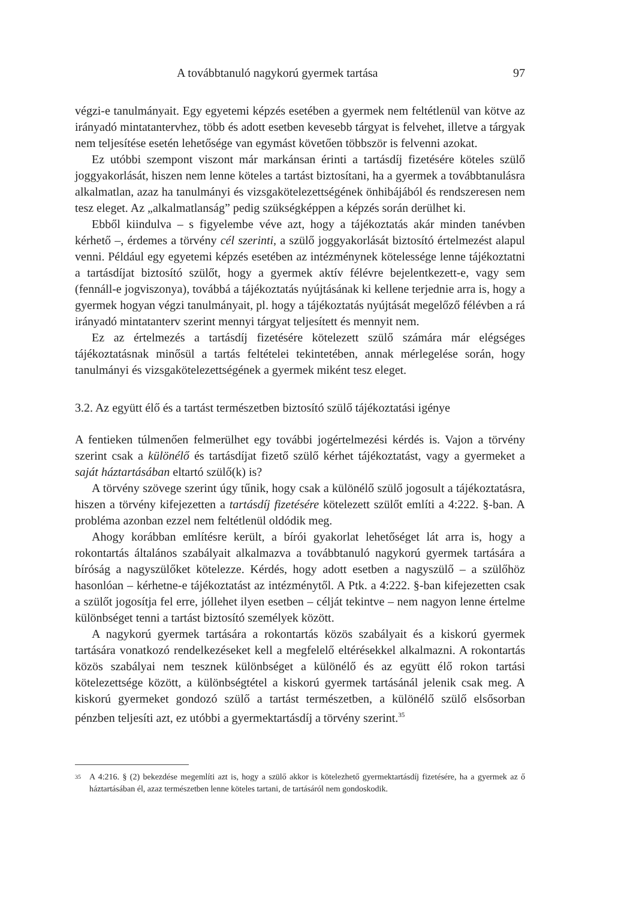A továbbtanuló nagykorú gyermek tartása 97
végzi-e tanulmányait. Egy egyetemi képzés esetében a gyermek nem feltétlenül van kötve az irányadó mintatantervhez, több és adott esetben kevesebb tárgyat is felvehet, illetve a tárgyak nem teljesítése esetén lehetősége van egymást követően többször is felvenni azokat.
Ez utóbbi szempont viszont már markánsan érinti a tartásdíj fizetésére köteles szülő joggyakorlását, hiszen nem lenne köteles a tartást biztosítani, ha a gyermek a továbbtanulásra alkalmatlan, azaz ha tanulmányi és vizsgakötelezettségének önhibájából és rendszeresen nem tesz eleget. Az „alkalmatlanság” pedig szükségképpen a képzés során derülhet ki.
Ebből kiindulva – s figyelembe véve azt, hogy a tájékoztatás akár minden tanévben kérhető –, érdemes a törvény cél szerinti, a szülő joggyakorlását biztosító értelmezést alapul venni. Például egy egyetemi képzés esetében az intézménynek kötelessége lenne tájékoztatni a tartásdíjat biztosító szülőt, hogy a gyermek aktív félévre bejelentkezett-e, vagy sem (fennáll-e jogviszonya), továbbá a tájékoztatás nyújtásának ki kellene terjednie arra is, hogy a gyermek hogyan végzi tanulmányait, pl. hogy a tájékoztatás nyújtását megelőző félévben a rá irányadó mintatanterv szerint mennyi tárgyat teljesített és mennyit nem.
Ez az értelmezés a tartásdíj fizetésére kötelezett szülő számára már elégséges tájékoztatásnak minősül a tartás feltételei tekintetében, annak mérlegelése során, hogy tanulmányi és vizsgakötelezettségének a gyermek miként tesz eleget.
3.2. Az együtt élő és a tartást természetben biztosító szülő tájékoztatási igénye
A fentieken túlmenően felmerülhet egy további jogértelmezési kérdés is. Vajon a törvény szerint csak a különélő és tartásdíjat fizető szülő kérhet tájékoztatást, vagy a gyermeket a saját háztartásában eltartó szülő(k) is?
A törvény szövege szerint úgy tűnik, hogy csak a különélő szülő jogosult a tájékoztatásra, hiszen a törvény kifejezetten a tartásdíj fizetésére kötelezett szülőt említi a 4:222. §-ban. A probléma azonban ezzel nem feltétlenül oldódik meg.
Ahogy korábban említésre került, a bírói gyakorlat lehetőséget lát arra is, hogy a rokontartás általános szabályait alkalmazva a továbbtanuló nagykorú gyermek tartására a bíróság a nagyszülőket kötelezze. Kérdés, hogy adott esetben a nagyszülő – a szülőhöz hasonlóan – kérhetne-e tájékoztatást az intézménytől. A Ptk. a 4:222. §-ban kifejezetten csak a szülőt jogosítja fel erre, jóllehet ilyen esetben – célját tekintve – nem nagyon lenne értelme különbséget tenni a tartást biztosító személyek között.
A nagykorú gyermek tartására a rokontartás közös szabályait és a kiskorú gyermek tartására vonatkozó rendelkezéseket kell a megfelelő eltérésekkel alkalmazni. A rokontartás közös szabályai nem tesznek különbséget a különélő és az együtt élő rokon tartási kötelezettsége között, a különbségtétel a kiskorú gyermek tartásánál jelenik csak meg. A kiskorú gyermeket gondozó szülő a tartást természetben, a különélő szülő elsősorban pénzben teljesíti azt, ez utóbbi a gyermektartásdíj a törvény szerint.<sup>35</sup>
35 A 4:216. § (2) bekezdése megemlíti azt is, hogy a szülő akkor is kötelezhető gyermektartásdíj fizetésére, ha a gyermek az ő háztartásában él, azaz természetben lenne köteles tartani, de tartásáról nem gondoskodik.